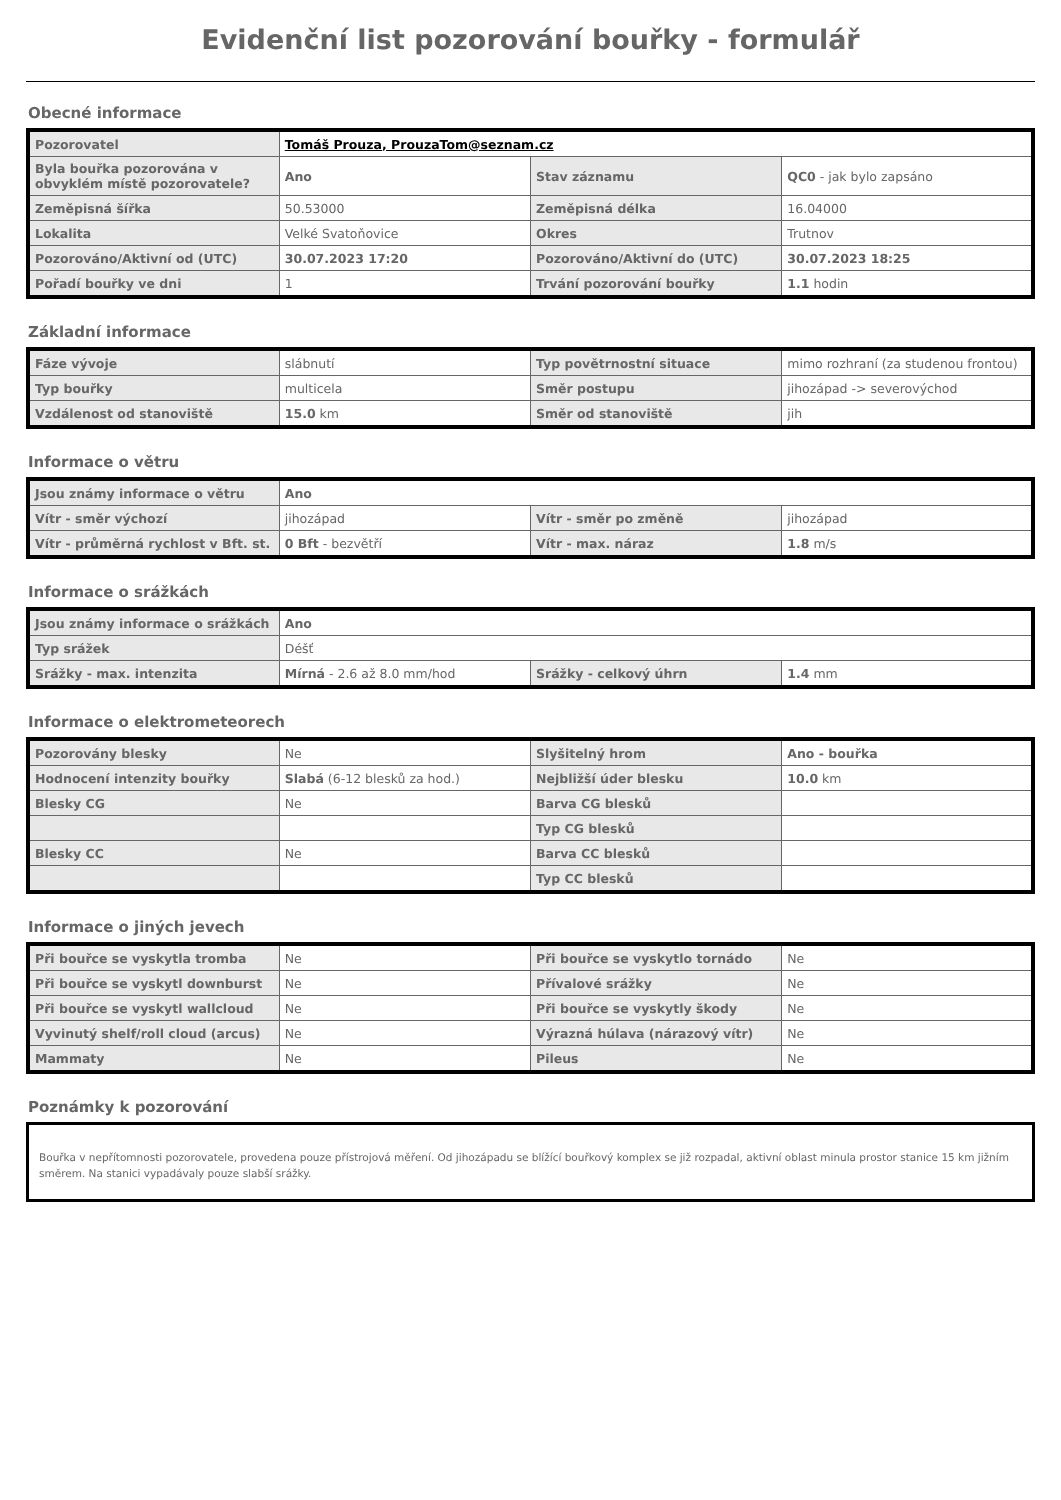Evidenční list pozorování bouřky - formulář
Obecné informace
| Pozorovatel | Tomáš Prouza, ProuzaTom@seznam.cz | | |
| Byla bouřka pozorována v obvyklém místě pozorovatele? | Ano | Stav záznamu | QC0 - jak bylo zapsáno |
| Zeměpisná šířka | 50.53000 | Zeměpisná délka | 16.04000 |
| Lokalita | Velké Svatoňovice | Okres | Trutnov |
| Pozorováno/Aktivní od (UTC) | 30.07.2023 17:20 | Pozorováno/Aktivní do (UTC) | 30.07.2023 18:25 |
| Pořadí bouřky ve dni | 1 | Trvání pozorování bouřky | 1.1 hodin |
Základní informace
| Fáze vývoje | slábnutí | Typ povětrnostní situace | mimo rozhraní (za studenou frontou) |
| Typ bouřky | multicela | Směr postupu | jihozápad -> severovýchod |
| Vzdálenost od stanoviště | 15.0 km | Směr od stanoviště | jih |
Informace o větru
| Jsou známy informace o větru | Ano | | |
| Vítr - směr výchozí | jihozápad | Vítr - směr po změně | jihozápad |
| Vítr - průměrná rychlost v Bft. st. | 0 Bft - bezvětří | Vítr - max. náraz | 1.8 m/s |
Informace o srážkách
| Jsou známy informace o srážkách | Ano | | |
| Typ srážek | Déšť | | |
| Srážky - max. intenzita | Mírná - 2.6 až 8.0 mm/hod | Srážky - celkový úhrn | 1.4 mm |
Informace o elektrometeorech
| Pozorovány blesky | Ne | Slyšitelný hrom | Ano - bouřka |
| Hodnocení intenzity bouřky | Slabá (6-12 blesků za hod.) | Nejbližší úder blesku | 10.0 km |
| Blesky CG | Ne | Barva CG blesků | |
| | | Typ CG blesků | |
| Blesky CC | Ne | Barva CC blesků | |
| | | Typ CC blesků | |
Informace o jiných jevech
| Při bouřce se vyskytla tromba | Ne | Při bouřce se vyskytlo tornádo | Ne |
| Při bouřce se vyskytl downburst | Ne | Přívalové srážky | Ne |
| Při bouřce se vyskytl wallcloud | Ne | Při bouřce se vyskytly škody | Ne |
| Vyvinutý shelf/roll cloud (arcus) | Ne | Výrazná húlava (nárazový vítr) | Ne |
| Mammaty | Ne | Pileus | Ne |
Poznámky k pozorování
Bouřka v nepřítomnosti pozorovatele, provedena pouze přístrojová měření. Od jihozápadu se blížící bouřkový komplex se již rozpadal, aktivní oblast minula prostor stanice 15 km jižním směrem. Na stanici vypadávaly pouze slabší srážky.